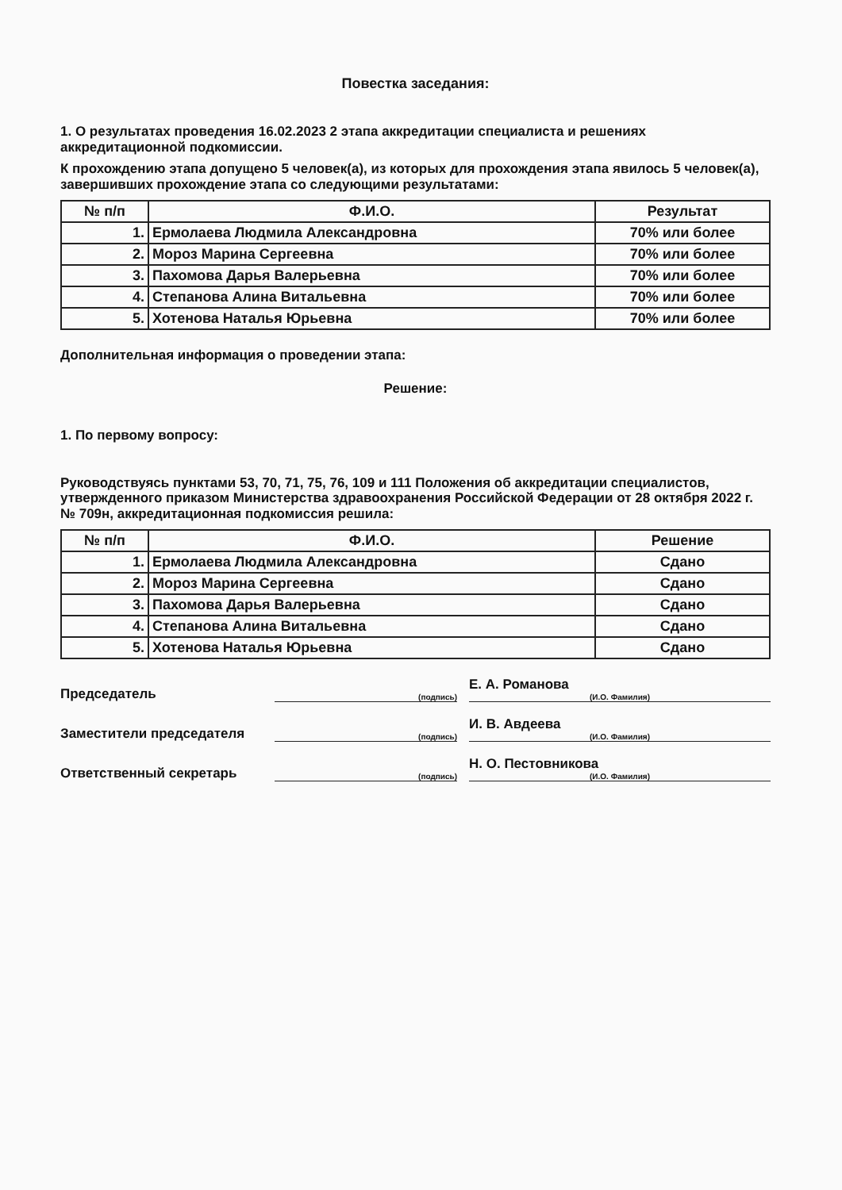Повестка заседания:
1. О результатах проведения 16.02.2023 2 этапа аккредитации специалиста и решениях аккредитационной подкомиссии.
К прохождению этапа допущено 5 человек(а), из которых для прохождения этапа явилось 5 человек(а), завершивших прохождение этапа со следующими результатами:
| № п/п | Ф.И.О. | Результат |
| --- | --- | --- |
| 1. | Ермолаева Людмила Александровна | 70% или более |
| 2. | Мороз Марина Сергеевна | 70% или более |
| 3. | Пахомова Дарья Валерьевна | 70% или более |
| 4. | Степанова Алина Витальевна | 70% или более |
| 5. | Хотенова Наталья Юрьевна | 70% или более |
Дополнительная информация о проведении этапа:
Решение:
1. По первому вопросу:
Руководствуясь пунктами 53, 70, 71, 75, 76, 109 и 111 Положения об аккредитации специалистов, утвержденного приказом Министерства здравоохранения Российской Федерации от 28 октября 2022 г. № 709н, аккредитационная подкомиссия решила:
| № п/п | Ф.И.О. | Решение |
| --- | --- | --- |
| 1. | Ермолаева Людмила Александровна | Сдано |
| 2. | Мороз Марина Сергеевна | Сдано |
| 3. | Пахомова Дарья Валерьевна | Сдано |
| 4. | Степанова Алина Витальевна | Сдано |
| 5. | Хотенова Наталья Юрьевна | Сдано |
Председатель
(подпись)
Е. А. Романова
(И.О. Фамилия)
Заместители председателя
(подпись)
И. В. Авдеева
(И.О. Фамилия)
Ответственный секретарь
(подпись)
Н. О. Пестовникова
(И.О. Фамилия)